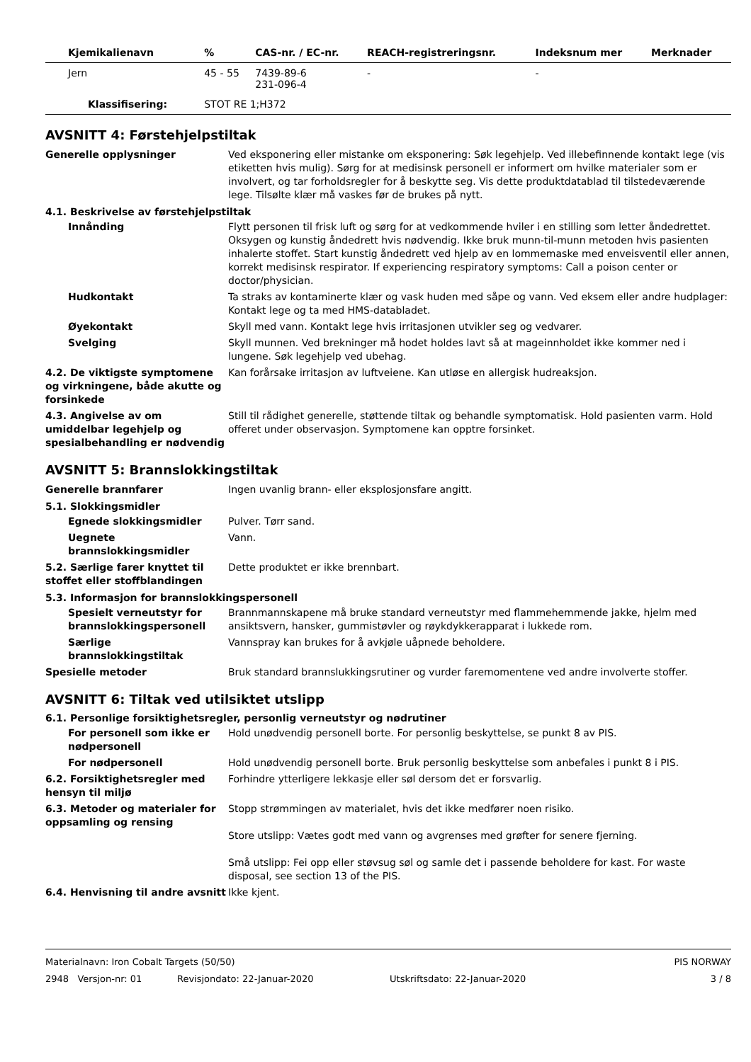| Kjemikalienavn | % | CAS-nr. / EC-nr. | REACH-registreringsnr. | Indeksnum mer | Merknader |
| --- | --- | --- | --- | --- | --- |
| Jern | 45 - 55 | 7439-89-6 231-096-4 | - | - | |
| Klassifisering: | STOT RE 1;H372 | | | | |
AVSNITT 4: Førstehjelpstiltak
Generelle opplysninger Ved eksponering eller mistanke om eksponering: Søk legehjelp. Ved illebefinnende kontakt lege (vis etiketten hvis mulig). Sørg for at medisinsk personell er informert om hvilke materialer som er involvert, og tar forholdsregler for å beskytte seg. Vis dette produktdatablad til tilstedeværende lege. Tilsølte klær må vaskes før de brukes på nytt.
4.1. Beskrivelse av førstehjelpstiltak
Innånding Flytt personen til frisk luft og sørg for at vedkommende hviler i en stilling som letter åndedrettet. Oksygen og kunstig åndedrett hvis nødvendig. Ikke bruk munn-til-munn metoden hvis pasienten inhalerte stoffet. Start kunstig åndedrett ved hjelp av en lommemaske med enveisventil eller annen, korrekt medisinsk respirator. If experiencing respiratory symptoms: Call a poison center or doctor/physician.
Hudkontakt Ta straks av kontaminerte klær og vask huden med såpe og vann. Ved eksem eller andre hudplager: Kontakt lege og ta med HMS-databladet.
Øyekontakt Skyll med vann. Kontakt lege hvis irritasjonen utvikler seg og vedvarer.
Svelging Skyll munnen. Ved brekninger må hodet holdes lavt så at mageinnholdet ikke kommer ned i lungene. Søk legehjelp ved ubehag.
4.2. De viktigste symptomene og virkningene, både akutte og forsinkede
Kan forårsake irritasjon av luftveiene. Kan utløse en allergisk hudreaksjon.
4.3. Angivelse av om umiddelbar legehjelp og spesialbehandling er nødvendig
Still til rådighet generelle, støttende tiltak og behandle symptomatisk. Hold pasienten varm. Hold offeret under observasjon. Symptomene kan opptre forsinket.
AVSNITT 5: Brannslokkingstiltak
Generelle brannfarer Ingen uvanlig brann- eller eksplosjonsfare angitt.
5.1. Slokkingsmidler
Egnede slokkingsmidler Pulver. Tørr sand.
Uegnete brannslokkingsmidler
Vann.
5.2. Særlige farer knyttet til stoffet eller stoffblandingen
Dette produktet er ikke brennbart.
5.3. Informasjon for brannslokkingspersonell
Spesielt verneutstyr for brannslokkingspersonell
Brannmannskapene må bruke standard verneutstyr med flammehemmende jakke, hjelm med ansiktsvern, hansker, gummistøvler og røykdykkerapparat i lukkede rom.
Særlige brannslokkingstiltak
Vannspray kan brukes for å avkjøle uåpnede beholdere.
Spesielle metoder Bruk standard brannslukkingsrutiner og vurder faremomentene ved andre involverte stoffer.
AVSNITT 6: Tiltak ved utilsiktet utslipp
6.1. Personlige forsiktighetsregler, personlig verneutstyr og nødrutiner
For personell som ikke er nødpersonell
Hold unødvendig personell borte. For personlig beskyttelse, se punkt 8 av PIS.
For nødpersonell Hold unødvendig personell borte. Bruk personlig beskyttelse som anbefales i punkt 8 i PIS.
6.2. Forsiktighetsregler med hensyn til miljø
Forhindre ytterligere lekkasje eller søl dersom det er forsvarlig.
6.3. Metoder og materialer for oppsamling og rensing
Stopp strømmingen av materialet, hvis det ikke medfører noen risiko.
Store utslipp: Vætes godt med vann og avgrenses med grøfter for senere fjerning.
Små utslipp: Fei opp eller støvsug søl og samle det i passende beholdere for kast. For waste disposal, see section 13 of the PIS.
6.4. Henvisning til andre avsnitt
Ikke kjent.
Materialnavn: Iron Cobalt Targets (50/50) PIS NORWAY
2948 Versjon-nr: 01 Revisjondato: 22-Januar-2020 Utskriftsdato: 22-Januar-2020 3 / 8